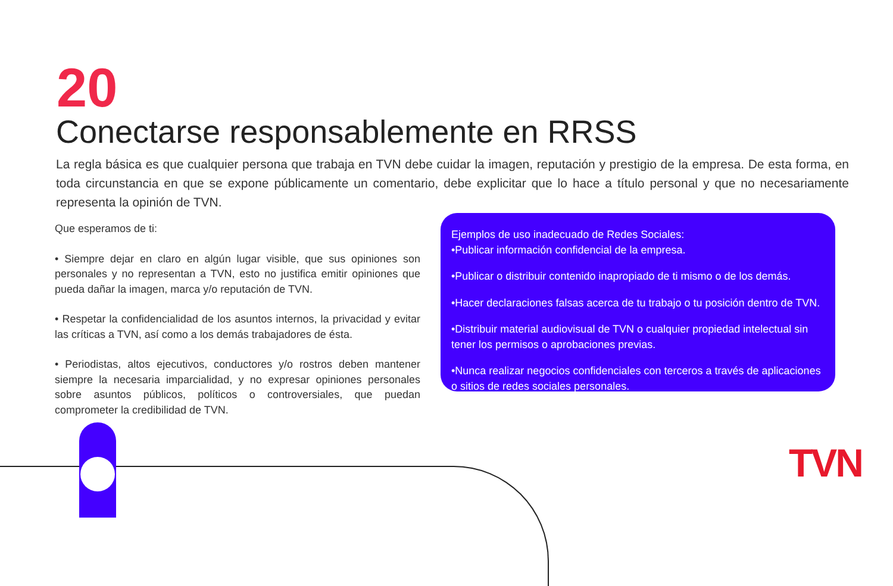20
Conectarse responsablemente en RRSS
La regla básica es que cualquier persona que trabaja en TVN debe cuidar la imagen, reputación y prestigio de la empresa. De esta forma, en toda circunstancia en que se expone públicamente un comentario, debe explicitar que lo hace a título personal y que no necesariamente representa la opinión de TVN.
Que esperamos de ti:
• Siempre dejar en claro en algún lugar visible, que sus opiniones son personales y no representan a TVN, esto no justifica emitir opiniones que pueda dañar la imagen, marca y/o reputación de TVN.
• Respetar la confidencialidad de los asuntos internos, la privacidad y evitar las críticas a TVN, así como a los demás trabajadores de ésta.
• Periodistas, altos ejecutivos, conductores y/o rostros deben mantener siempre la necesaria imparcialidad, y no expresar opiniones personales sobre asuntos públicos, políticos o controversiales, que puedan comprometer la credibilidad de TVN.
Ejemplos de uso inadecuado de Redes Sociales:
•Publicar información confidencial de la empresa.
•Publicar o distribuir contenido inapropiado de ti mismo o de los demás.
•Hacer declaraciones falsas acerca de tu trabajo o tu posición dentro de TVN.
•Distribuir material audiovisual de TVN o cualquier propiedad intelectual sin tener los permisos o aprobaciones previas.
•Nunca realizar negocios confidenciales con terceros a través de aplicaciones o sitios de redes sociales personales.
TVN